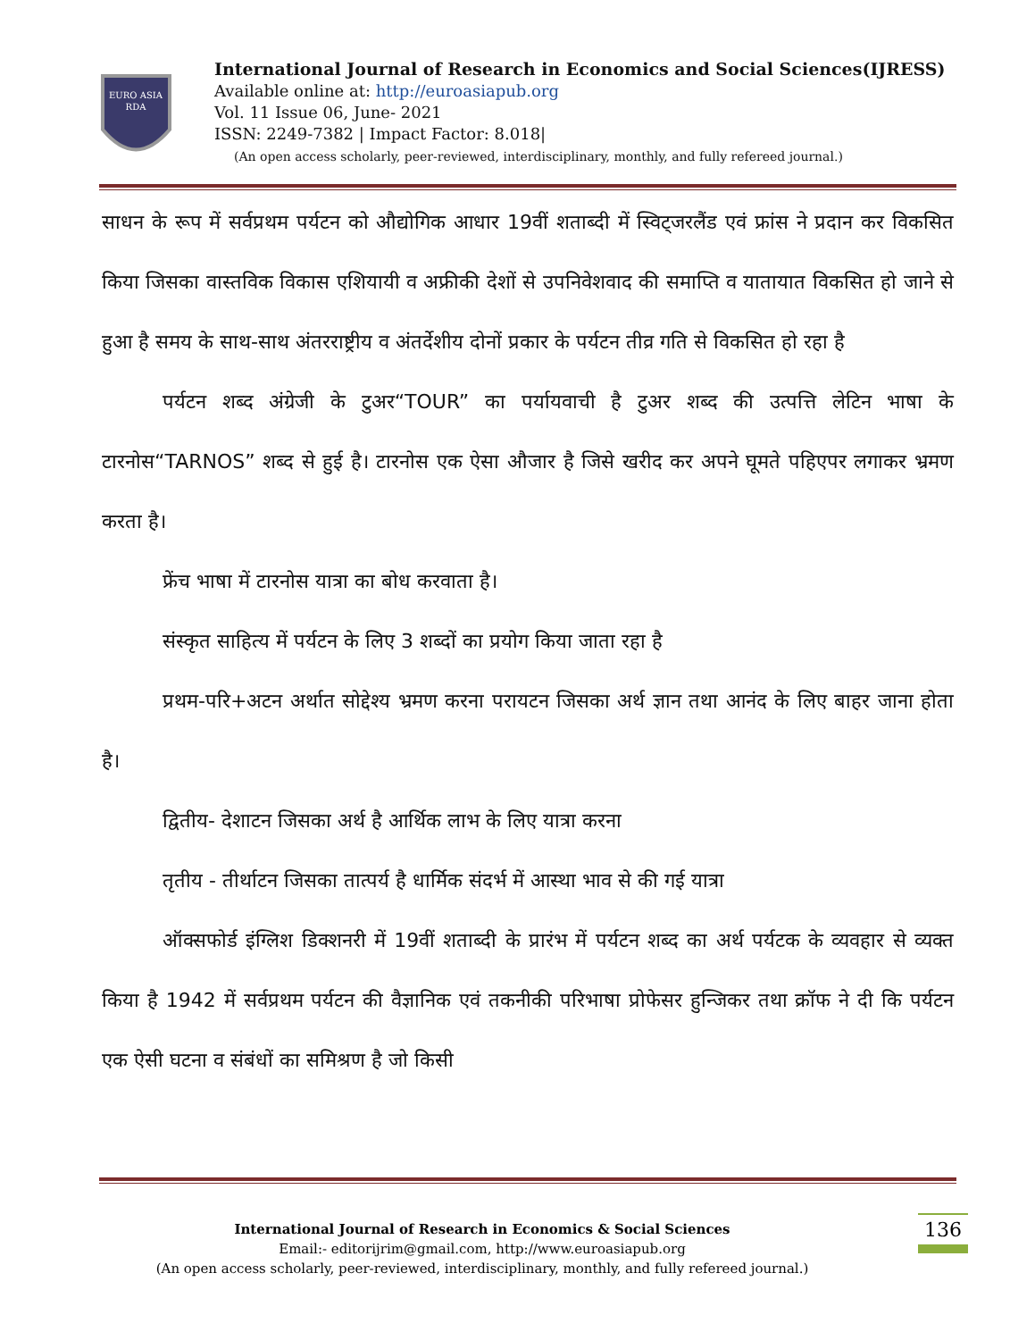EURO ASIA
RDA
International Journal of Research in Economics and Social Sciences(IJRESS)
Available online at: http://euroasiapub.org
Vol. 11 Issue 06, June- 2021
ISSN: 2249-7382 | Impact Factor: 8.018|
(An open access scholarly, peer-reviewed, interdisciplinary, monthly, and fully refereed journal.)
साधन के रूप में सर्वप्रथम पर्यटन को औद्योगिक आधार 19वीं शताब्दी में स्विट्जरलैंड एवं फ्रांस ने प्रदान कर विकसित किया जिसका वास्तविक विकास एशियायी व अफ्रीकी देशों से उपनिवेशवाद की समाप्ति व यातायात विकसित हो जाने से हुआ है समय के साथ-साथ अंतरराष्ट्रीय व अंतर्देशीय दोनों प्रकार के पर्यटन तीव्र गति से विकसित हो रहा है
पर्यटन शब्द अंग्रेजी के टुअर“TOUR” का पर्यायवाची है टुअर शब्द की उत्पत्ति लेटिन भाषा के टारनोस“TARNOS” शब्द से हुई है। टारनोस एक ऐसा औजार है जिसे खरीद कर अपने घूमते पहिएपर लगाकर भ्रमण करता है।
फ्रेंच भाषा में टारनोस यात्रा का बोध करवाता है।
संस्कृत साहित्य में पर्यटन के लिए 3 शब्दों का प्रयोग किया जाता रहा है
प्रथम-परि+अटन अर्थात सोद्देश्य भ्रमण करना परायटन जिसका अर्थ ज्ञान तथा आनंद के लिए बाहर जाना होता है।
द्वितीय- देशाटन जिसका अर्थ है आर्थिक लाभ के लिए यात्रा करना
तृतीय - तीर्थाटन जिसका तात्पर्य है धार्मिक संदर्भ में आस्था भाव से की गई यात्रा
ऑक्सफोर्ड इंग्लिश डिक्शनरी में 19वीं शताब्दी के प्रारंभ में पर्यटन शब्द का अर्थ पर्यटक के व्यवहार से व्यक्त किया है 1942 में सर्वप्रथम पर्यटन की वैज्ञानिक एवं तकनीकी परिभाषा प्रोफेसर हुन्जिकर तथा क्रॉफ ने दी कि पर्यटन एक ऐसी घटना व संबंधों का समिश्रण है जो किसी
International Journal of Research in Economics & Social Sciences
Email:- editorijrim@gmail.com, http://www.euroasiapub.org
(An open access scholarly, peer-reviewed, interdisciplinary, monthly, and fully refereed journal.)
136